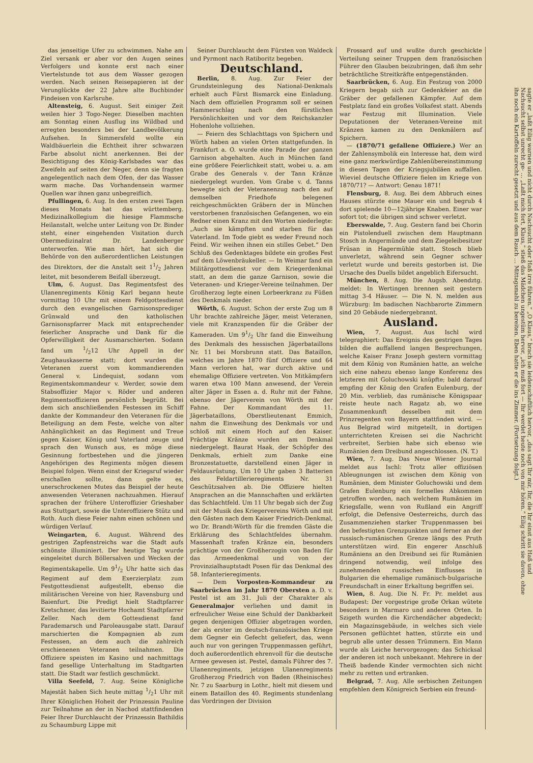das jenseitige Ufer zu schwimmen. Nahe am Ziel versank er aber vor den Augen seines Verfolgers und konnte erst nach einer Viertelstunde tot aus dem Wasser gezogen werden. Nach seinen Reisepapieren ist der Verunglückte der 22 Jahre alte Buchbinder Findeisen von Karlsruhe.
Altensteig, 6. August. Seit einiger Zeit weilen hier 3 Togo-Neger. Dieselben machten am Sonntag einen Ausflug ins Wildbad und erregten besonders bei der Landbevölkerung Aufsehen. In Simmersfeld wollte ein Waldbäuerlein die Echtheit ihrer schwarzen Farbe absolut nicht anerkennen. Bei der Besichtigung des König-Karlsbades war das Zweifeln auf seiten der Neger, denn sie fragten angelegentlich nach dem Ofen, der das Wasser warm mache. Das Vorhandensein warmer Quellen war ihnen ganz unbegreiflich.
Pfullingen, 6. Aug. In den ersten zwei Tagen dieses Monats hat das württemberg. Medizinalkollegium die hiesige Flammsche Heilanstalt, welche unter Leitung von Dr. Binder steht, einer eingehenden Visitation durch Obermedizinalrat Dr. Landenberger unterworfen. Wie man hört, hat sich die Behörde von den außerordentlichen Leistungen des Direktors, der die Anstalt seit 11/2 Jahren leitet, mit besonderem Beifall überzeugt.
Ulm, 6. August. Das Regimentsfest des Ulanenregiments König Karl begann heute vormittag 10 Uhr mit einem Feldgottesdienst durch den evangelischen Garnisonsprediger Grünwald und den katholischen Garnisonspfarrer Mack mit entsprechender feierlicher Ansprache und Dank für die Opferwilligkeit der Ausmarschierten. Sodann fand um 1/212 Uhr Appell in der Zeughauskaserne statt; dort wurden die Veteranen zuerst vom kommandierenden General v. Lindequist, sodann vom Regimentskommandeur v. Werder, sowie dem Stabsoffizier Major v. Röder und anderen Regimentsoffizieren persönlich begrüßt. Bei dem sich anschließenden Festessen im Schiff dankte der Kommandeur den Veteranen für die Beteiligung an dem Feste, welche von alter Anhänglichkeit an das Regiment und Treue gegen Kaiser, König und Vaterland zeuge und sprach den Wunsch aus, es möge diese Gesinnung fortbestehen und die jüngeren Angehörigen des Regiments mögen diesem Beispiel folgen. Wenn einst der Kriegsruf wieder erschallen sollte, dann gelte es, unerschrockenen Mutes das Beispiel der heute anwesenden Veteranen nachzuahmen. Hierauf sprachen der frühere Unteroffizier Grieshaber aus Stuttgart, sowie die Unteroffiziere Stütz und Roth. Auch diese Feier nahm einen schönen und würdigen Verlauf.
Weingarten, 6. August. Während des gestrigen Zapfenstreichs war die Stadt aufs schönste illuminiert. Der heutige Tag wurde eingeleitet durch Böllersalven und Wecken der Regimentskapelle. Um 91/2 Uhr hatte sich das Regiment auf dem Exerzierplatz zum Festgottesdienst aufgestellt, ebenso die militärischen Vereine von hier, Ravensburg und Baienfurt. Die Predigt hielt Stadtpfarrer Kretschmer, das levitierte Hochamt Stadtpfarrer Zeller. Nach dem Gottesdienst fand Parademarsch und Paroleausgabe statt. Darauf marschierten die Kompagnien ab zum Festessen, an dem auch die zahlreich erschienenen Veteranen teilnahmen. Die Offiziere speisten im Kasino und nachmittags fand gesellige Unterhaltung im Stadtgarten statt. Die Stadt war festlich geschmückt.
Villa Seefeld, 7. Aug. Seine Königliche Majestät haben Sich heute mittag 1/21 Uhr mit Ihrer Königlichen Hoheit der Prinzessin Pauline zur Teilnahme an der in Nachod stattfindenden Feier Ihrer Durchlaucht der Prinzessin Bathildis zu Schaumburg Lippe mit
Seiner Durchlaucht dem Fürsten von Waldeck und Pyrmont nach Ratiboritz begeben.
Deutschland.
Berlin, 8. Aug. Zur Feier der Grundsteinlegung des National-Denkmals erhielt auch Fürst Bismarck eine Einladung. Nach dem offiziellen Programm soll er seinen Hammerschlag nach den fürstlichen Persönlichkeiten und vor dem Reichskanzler Hohenlohe vollziehen.
— Feiern des Schlachttags von Spichern und Wörth haben an vielen Orten stattgefunden. In Frankfurt a. O. wurde eine Parade der ganzen Garnison abgehalten. Auch in München fand eine größere Feierlichkeit statt, wobei u. a. am Grabe des Generals v. der Tann Kränze niedergelegt wurden. Vom Grabe v. d. Tanns bewegte sich der Veteranenzug nach den auf demselben Friedhofe belegenen reichgeschmückten Gräbern der in München verstorbenen französischen Gefangenen, wo ein Redner einen Kranz mit den Worten niederlegte: „Auch sie kämpften und starben für das Vaterland. Im Tode giebt es weder Freund noch Feind. Wir weihen ihnen ein stilles Gebet.“ Den Schluß des Gedenktages bildete ein großes Fest auf dem Löwenbräukeller. — In Weimar fand ein Militärgottesdienst vor dem Kriegerdenkmal statt, an dem die ganze Garnison, sowie die Veteranen- und Krieger-Vereine teilnahmen. Der Großherzog legte einen Lorbeerkranz zu Füßen des Denkmals nieder.
Wörth, 6. August. Schon der erste Zug um 8 Uhr brachte zahlreiche Jäger, meist Veteranen, viele mit Kranzspenden für die Gräber der Kameraden. Um 91/2 Uhr fand die Einweihung des Denkmals des hessischen Jägerbataillons Nr. 11 bei Morsbrunn statt. Das Bataillon, welches im Jahre 1870 fünf Offiziere und 64 Mann verloren hat, war durch aktive und ehemalige Offiziere vertreten. Von Mitkämpfern waren etwa 100 Mann anwesend, der Verein alter Jäger in Essen a. d. Ruhr mit der Fahne, ebenso der Jägerverein von Wörth mit der Fahne. Der Kommandant des 11. Jägerbataillons, Oberstlieutenant Emmich, nahm die Einweihung des Denkmals vor und schloß mit einem Hoch auf den Kaiser. Prächtige Kränze wurden am Denkmal niedergelegt. Baurat Haak, der Schöpfer des Denkmals, erhielt zum Danke eine Bronzestatuette, darstellend einen Jäger in Feldausrüstung. Um 10 Uhr gaben 3 Batterien des Feldartillerieregiments Nr. 31 Geschützsalven ab. Die Offiziere hielten Ansprachen an die Mannschaften und erklärten das Schlachtfeld. Um 11 Uhr begab sich der Zug mit der Musik des Kriegervereins Wörth und mit den Gästen nach dem Kaiser Friedrich-Denkmal, wo Dr. Brandt-Wörth für die fremden Gäste die Erklärung des Schlachtfeldes übernahm. Massenhaft trafen Kränze ein, besonders prächtige von der Großherzogin von Baden für das Armeedenkmal und von der Provinzialhauptstadt Posen für das Denkmal des 58. Infanterieregiments.
— Dem Vorposten-Kommandeur zu Saarbrücken im Jahr 1870 Obersten a. D. v. Pestel ist am 31. Juli der Charakter als Generalmajor verliehen und damit in erfreulicher Weise eine Schuld der Dankbarkeit gegen denjenigen Offizier abgetragen worden, der als erster im deutsch-französischen Kriege dem Gegner ein Gefecht geliefert, das, wenn auch nur von geringen Truppenmassen geführt, doch außerordentlich ehrenvoll für die deutsche Armee gewesen ist. Pestel, damals Führer des 7. Ulanenregiments, jetzigen Ulanenregiments Großherzog Friedrich von Baden (Rheinisches) Nr. 7 zu Saarburg in Lothr., hielt mit diesem und einem Bataillon des 40. Regiments stundenlang das Vordringen der Division
Frossard auf und wußte durch geschickte Verteilung seiner Truppen dem französischen Führer den Glauben beizubringen, daß ihm sehr beträchtliche Streitkräfte entgegenständen.
Saarbrücken, 6. Aug. Ein Festzug von 2000 Kriegern begab sich zur Gedenkfeier an die Gräber der gefallenen Kämpfer. Auf dem Festplatz fand ein großes Volksfest statt. Abends war Festzug mit Illumination. Viele Deputationen der Veteranen-Vereine mit Kränzen kamen zu den Denkmälern auf Spichern.
— (1870/71 gefallene Offiziere.) Wer an der Zahlensymbolik ein Interesse hat, dem wird eine ganz merkwürdige Zahlenübereinstimmung in diesen Tagen der Kriegsjubiläen auffallen. Wieviel deutsche Offiziere fielen im Kriege von 1870/71? — Antwort: Genau 1871!
Flensburg, 8. Aug. Bei dem Abbruch eines Hauses stürzte eine Mauer ein und begrub 4 dort spielende 10—12jährige Knaben. Einer war sofort tot; die übrigen sind schwer verletzt.
Eberswalde, 7. Aug. Gestern fand bei Chorin ein Pistolenduell zwischen dem Hauptmann Stosch in Angermünde und dem Ziegeleibesitzer Früsan in Hagermühle statt. Stosch blieb unverletzt, während sein Gegner schwer verletzt wurde und bereits gestorben ist. Die Ursache des Duells bildet angeblich Eifersucht.
München, 8. Aug. Die Augsb. Abendztg. meldet: In Wertingen brennen seit gestern mittag 3-4 Häuser. — Die N. N. melden aus Würzburg: Im badischen Nachbarorte Zimmern sind 20 Gebäude niedergebrannt.
Ausland.
Wien, 7. August. Aus Ischl wird telegraphiert: Das Ereignis des gestrigen Tages bilden die auffallend langen Besprechungen, welche Kaiser Franz Joseph gestern vormittag mit dem König von Rumänien hatte, an welche sich eine nahezu ebenso lange Konferenz des letzteren mit Goluchowski knüpfte; bald darauf empfing der König den Grafen Eulenburg, der 20 Min. verblieb, das rumänische Königspaar reiste heute nach Ragatz ab, wo eine Zusammenkunft desselben mit dem Prinzregenten von Bayern stattfinden wird. — Aus Belgrad wird mitgeteilt, in dortigen unterrichteten Kreisen sei die Nachricht verbreitet, Serbien habe sich ebenso wie Rumänien dem Dreibund angeschlossen. (N. T.)
Wien, 7. Aug. Das Neue Wiener Journal meldet aus Ischl: Trotz aller offiziösen Ableugnungen ist zwischen dem König von Rumänien, dem Minister Goluchowski und dem Grafen Eulenburg ein formelles Abkommen getroffen worden, nach welchem Rumänien im Kriegsfalle, wenn von Rußland ein Angriff erfolgt, die Defensive Oesterreichs, durch das Zusammenziehen starker Truppenmassen bei den befestigten Grenzpunkten und ferner an der russisch-rumänischen Grenze längs des Pruth unterstützen wird. Ein engerer Anschluß Rumäniens an den Dreibund sei für Rumänien dringend notwendig, weil infolge des zunehmenden russischen Einflusses in Bulgarien die ehemalige rumänisch-bulgarische Freundschaft in einer Erkaltung begriffen sei.
Wien, 8. Aug. Die N. Fr. Pr. meldet aus Budapest: Der vorgestrige große Orkan wütete besonders in Marmaro und anderen Orten. In Szigeth wurden die Kirchendächer abgedeckt; ein Magazinsgebäude, in welches sich viele Personen geflüchtet hatten, stürzte ein und begrub alle unter dessen Trümmern. Ein Mann wurde als Leiche hervorgezogen; das Schicksal der anderen ist noch unbekannt. Mehrere in der Theiß badende Kinder vermochten sich nicht mehr zu retten und ertranken.
Belgrad, 7. Aug. Alle serbischen Zeitungen empfehlen dem Königreich Serbien ein freund-
sagte er „laßt Eilig warnen und nicht durch Nachsucht oder Haß irre führen.“ „O Klaus,“ brach sie leidenschaftlich hervor, „das sagt Ihr mir, Ihr, die Ihr einst aus Haß und Nachsucht selbst unrecht ge- … „Laßt mich fort, Klaus,“ stieß das Mädchen ungestüm hervor, „ich muß fort — Ihr werdet heute noch von mir hören.“ Eilig schritt sie davon, ohne ihn noch ein Kartoffeln zurecht gesetzt und aus dem Rauch … Mittagsmahl zu bereiten. Eben hatte er die ins Zimmer. (Fortsetzung folgt.)